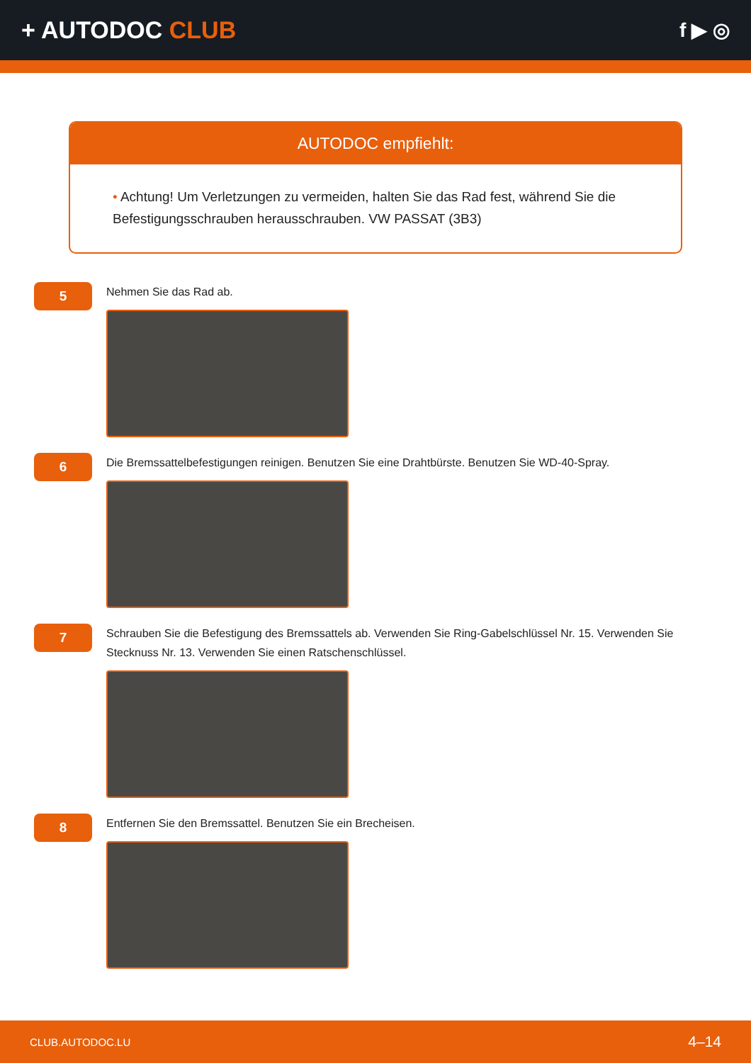+ AUTODOC CLUB
f ▶ ◎
AUTODOC empfiehlt:
• Achtung! Um Verletzungen zu vermeiden, halten Sie das Rad fest, während Sie die Befestigungsschrauben herausschrauben. VW PASSAT (3B3)
5
Nehmen Sie das Rad ab.
6
Die Bremssattelbefestigungen reinigen. Benutzen Sie eine Drahtbürste. Benutzen Sie WD-40-Spray.
7
Schrauben Sie die Befestigung des Bremssattels ab. Verwenden Sie Ring-Gabelschlüssel Nr. 15. Verwenden Sie Stecknuss Nr. 13. Verwenden Sie einen Ratschenschlüssel.
8
Entfernen Sie den Bremssattel. Benutzen Sie ein Brecheisen.
CLUB.AUTODOC.LU 4–14